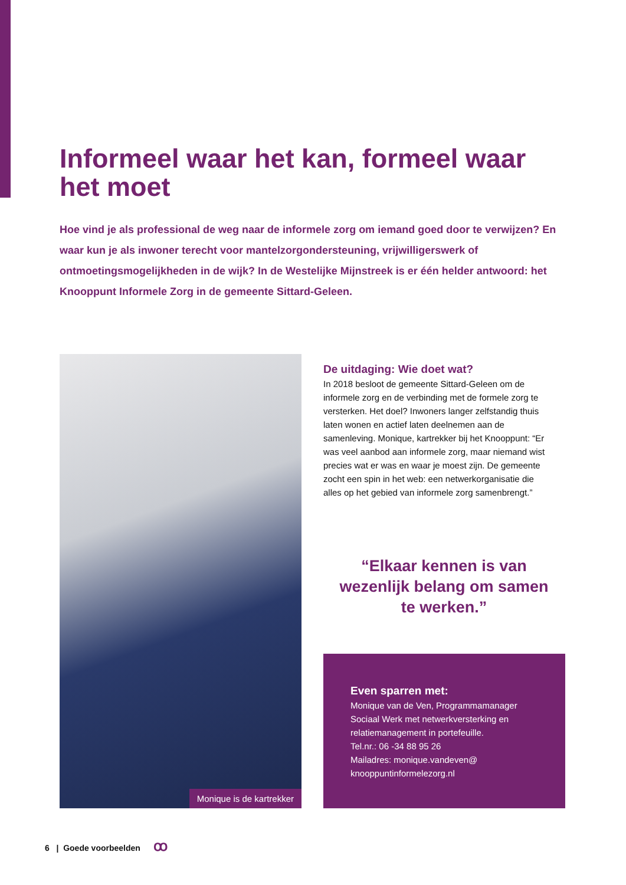Informeel waar het kan, formeel waar het moet
Hoe vind je als professional de weg naar de informele zorg om iemand goed door te verwijzen? En waar kun je als inwoner terecht voor mantelzorgondersteuning, vrijwilligerswerk of ontmoetingsmogelijkheden in de wijk? In de Westelijke Mijnstreek is er één helder antwoord: het Knooppunt Informele Zorg in de gemeente Sittard-Geleen.
Monique is de kartrekker
De uitdaging: Wie doet wat?
In 2018 besloot de gemeente Sittard-Geleen om de informele zorg en de verbinding met de formele zorg te versterken. Het doel? Inwoners langer zelfstandig thuis laten wonen en actief laten deelnemen aan de samenleving. Monique, kartrekker bij het Knooppunt: “Er was veel aanbod aan informele zorg, maar niemand wist precies wat er was en waar je moest zijn. De gemeente zocht een spin in het web: een netwerkorganisatie die alles op het gebied van informele zorg samenbrengt.”
“Elkaar kennen is van wezenlijk belang om samen te werken.”
Even sparren met:
Monique van de Ven, Programmamanager Sociaal Werk met netwerkversterking en relatiemanagement in portefeuille.
Tel.nr.: 06 -34 88 95 26
Mailadres: monique.vandeven@ knooppuntinformelezorg.nl
6 | Goede voorbeelden ꝏ